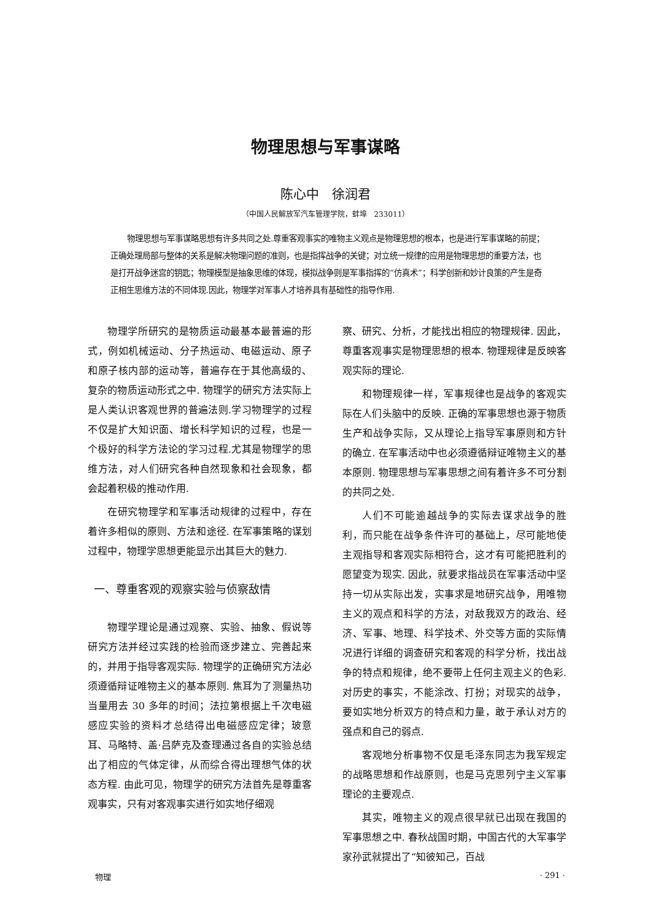物理思想与军事谋略
陈心中　徐润君
（中国人民解放军汽车管理学院，蚌埠　233011）
物理思想与军事谋略思想有许多共同之处.尊重客观事实的唯物主义观点是物理思想的根本，也是进行军事谋略的前提；正确处理局部与整体的关系是解决物理问题的准则，也是指挥战争的关键；对立统一规律的应用是物理思想的重要方法，也是打开战争迷宫的钥匙；物理模型是抽象思维的体现，模拟战争则是军事指挥的“仿真术”；科学创新和妙计良策的产生是奇正相生思维方法的不同体现.因此，物理学对军事人才培养具有基础性的指导作用.
物理学所研究的是物质运动最基本最普遍的形式，例如机械运动、分子热运动、电磁运动、原子和原子核内部的运动等，普遍存在于其他高级的、复杂的物质运动形式之中. 物理学的研究方法实际上是人类认识客观世界的普遍法则.学习物理学的过程不仅是扩大知识面、增长科学知识的过程，也是一个极好的科学方法论的学习过程.尤其是物理学的思维方法，对人们研究各种自然现象和社会现象，都会起着积极的推动作用.
在研究物理学和军事活动规律的过程中，存在着许多相似的原则、方法和途径. 在军事策略的谋划过程中，物理学思想更能显示出其巨大的魅力.
一、尊重客观的观察实验与侦察敌情
物理学理论是通过观察、实验、抽象、假说等研究方法并经过实践的检验而逐步建立、完善起来的，并用于指导客观实际. 物理学的正确研究方法必须遵循辩证唯物主义的基本原则. 焦耳为了测量热功当量用去 30 多年的时间；法拉第根据上千次电磁感应实验的资料才总结得出电磁感应定律；玻意耳、马略特、盖·吕萨克及查理通过各自的实验总结出了相应的气体定律，从而综合得出理想气体的状态方程. 由此可见，物理学的研究方法首先是尊重客观事实，只有对客观事实进行如实地仔细观
察、研究、分析，才能找出相应的物理规律. 因此，尊重客观事实是物理思想的根本. 物理规律是反映客观实际的理论.
和物理规律一样，军事规律也是战争的客观实际在人们头脑中的反映. 正确的军事思想也源于物质生产和战争实际，又从理论上指导军事原则和方针的确立. 在军事活动中也必须遵循辩证唯物主义的基本原则. 物理思想与军事思想之间有着许多不可分割的共同之处.
人们不可能逾越战争的实际去谋求战争的胜利，而只能在战争条件许可的基础上，尽可能地使主观指导和客观实际相符合，这才有可能把胜利的愿望变为现实. 因此，就要求指战员在军事活动中坚持一切从实际出发，实事求是地研究战争，用唯物主义的观点和科学的方法，对敌我双方的政治、经济、军事、地理、科学技术、外交等方面的实际情况进行详细的调查研究和客观的科学分析，找出战争的特点和规律，绝不要带上任何主观主义的色彩. 对历史的事实，不能涂改、打扮；对现实的战争，要如实地分析双方的特点和力量，敢于承认对方的强点和自己的弱点.
客观地分析事物不仅是毛泽东同志为我军规定的战略思想和作战原则，也是马克思列宁主义军事理论的主要观点.
其实，唯物主义的观点很早就已出现在我国的军事思想之中. 春秋战国时期，中国古代的大军事学家孙武就提出了“知彼知己，百战
物理 · 291 ·